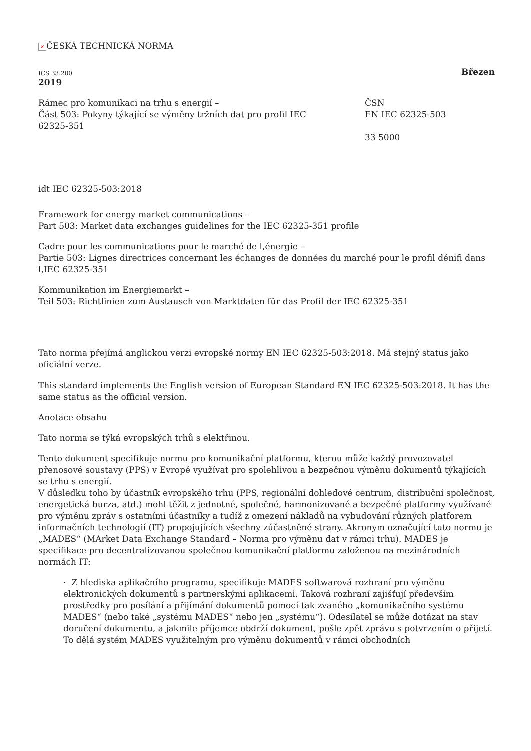× ČESKÁ TECHNICKÁ NORMA
ICS 33.200 Březen
2019
Rámec pro komunikaci na trhu s energií –
Část 503: Pokyny týkající se výměny tržních dat pro profil IEC 62325-351
ČSN
EN IEC 62325-503
33 5000
idt IEC 62325-503:2018
Framework for energy market communications –
Part 503: Market data exchanges guidelines for the IEC 62325-351 profile
Cadre pour les communications pour le marché de l‚énergie –
Partie 503: Lignes directrices concernant les échanges de données du marché pour le profil dénifi dans l‚IEC 62325-351
Kommunikation im Energiemarkt –
Teil 503: Richtlinien zum Austausch von Marktdaten für das Profil der IEC 62325-351
Tato norma přejímá anglickou verzi evropské normy EN IEC 62325-503:2018. Má stejný status jako oficiální verze.
This standard implements the English version of European Standard EN IEC 62325-503:2018. It has the same status as the official version.
Anotace obsahu
Tato norma se týká evropských trhů s elektřinou.
Tento dokument specifikuje normu pro komunikační platformu, kterou může každý provozovatel přenosové soustavy (PPS) v Evropě využívat pro spolehlivou a bezpečnou výměnu dokumentů týkajících se trhu s energií.
V důsledku toho by účastník evropského trhu (PPS, regionální dohledové centrum, distribuční společnost, energetická burza, atd.) mohl těžit z jednotné, společné, harmonizované a bezpečné platformy využívané pro výměnu zpráv s ostatními účastníky a tudíž z omezení nákladů na vybudování různých platforem informačních technologií (IT) propojujících všechny zúčastněné strany. Akronym označující tuto normu je „MADES“ (MArket Data Exchange Standard – Norma pro výměnu dat v rámci trhu). MADES je specifikace pro decentralizovanou společnou komunikační platformu založenou na mezinárodních normách IT:
· Z hlediska aplikačního programu, specifikuje MADES softwarová rozhraní pro výměnu elektronických dokumentů s partnerskými aplikacemi. Taková rozhraní zajišťují především prostředky pro posílání a přijímání dokumentů pomocí tak zvaného „komunikačního systému MADES“ (nebo také „systému MADES“ nebo jen „systému“). Odesílatel se může dotázat na stav doručení dokumentu, a jakmile příjemce obdrží dokument, pošle zpět zprávu s potvrzením o přijetí. To dělá systém MADES využitelným pro výměnu dokumentů v rámci obchodních